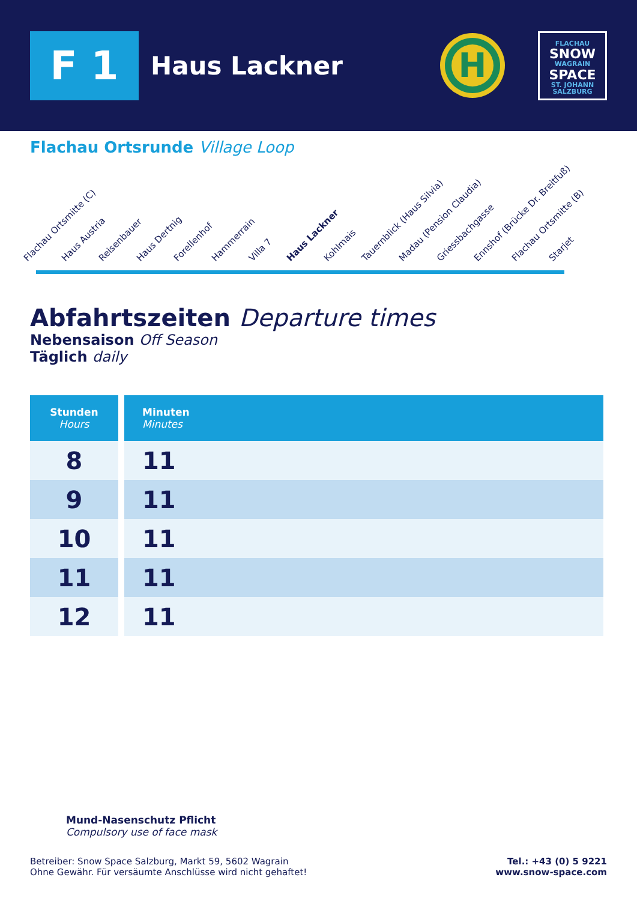F 1
Haus Lackner
H
FLACHAU
SNOW
WAGRAIN
SPACE
ST. JOHANN
SALZBURG
Flachau Ortsrunde Village Loop
Flachau Ortsmitte (C)
Haus Austria
Reisenbauer
Haus Dertnig
Forellenhof
Hammerrain
Villa 7
Haus Lackner
Kohlmais
Tauernblick (Haus Silvia)
Madau (Pension Claudia)
Griessbachgasse
Ennshof (Brücke Dr. Breitfuß)
Flachau Ortsmitte (B)
Starjet
Abfahrtszeiten Departure times
Nebensaison Off Season
Täglich daily
| Stunden Hours | Minuten Minutes |
| --- | --- |
| 8 | 11 |
| 9 | 11 |
| 10 | 11 |
| 11 | 11 |
| 12 | 11 |
Mund-Nasenschutz Pflicht
Compulsory use of face mask
Betreiber: Snow Space Salzburg, Markt 59, 5602 Wagrain
Ohne Gewähr. Für versäumte Anschlüsse wird nicht gehaftet!
Tel.: +43 (0) 5 9221
www.snow-space.com